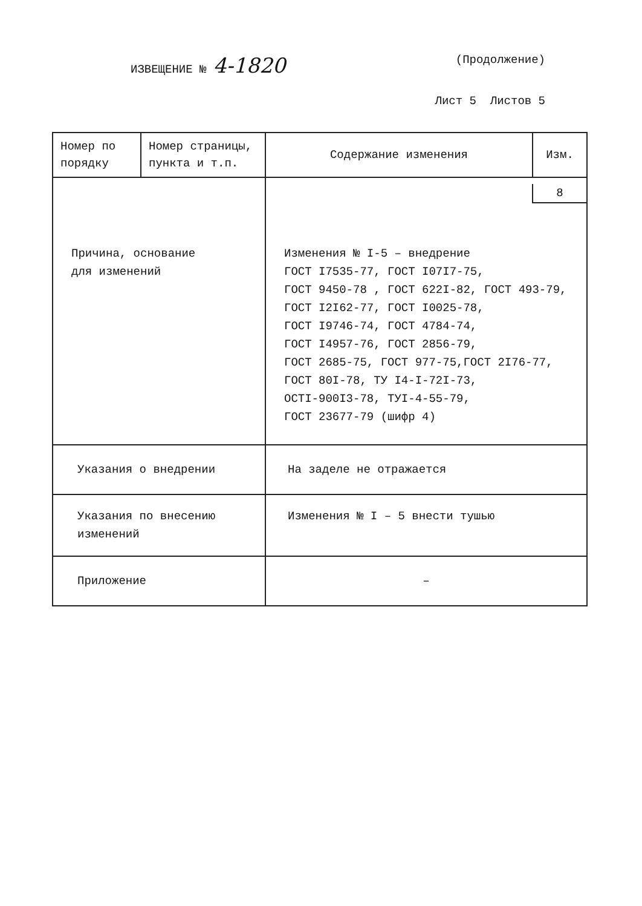ИЗВЕЩЕНИЕ № 4-1820
(Продолжение)
Лист 5 Листов 5
| Номер по порядку | Номер страницы, пункта и т.п. | Содержание изменения | Изм. |
| Причина, основание для изменений | | 8 Изменения № I-5 – внедрение ГОСТ I7535-77, ГОСТ I07I7-75, ГОСТ 9450-78 , ГОСТ 622I-82, ГОСТ 493-79, ГОСТ I2I62-77, ГОСТ I0025-78, ГОСТ I9746-74, ГОСТ 4784-74, ГОСТ I4957-76, ГОСТ 2856-79, ГОСТ 2685-75, ГОСТ 977-75,ГОСТ 2I76-77, ГОСТ 80I-78, ТУ I4-I-72I-73, ОСТI-900I3-78, ТУI-4-55-79, ГОСТ 23677-79 (шифр 4) | |
| Указания о внедрении | | На заделе не отражается | |
| Указания по внесению изменений | | Изменения № I – 5 внести тушью | |
| Приложение | | – | |